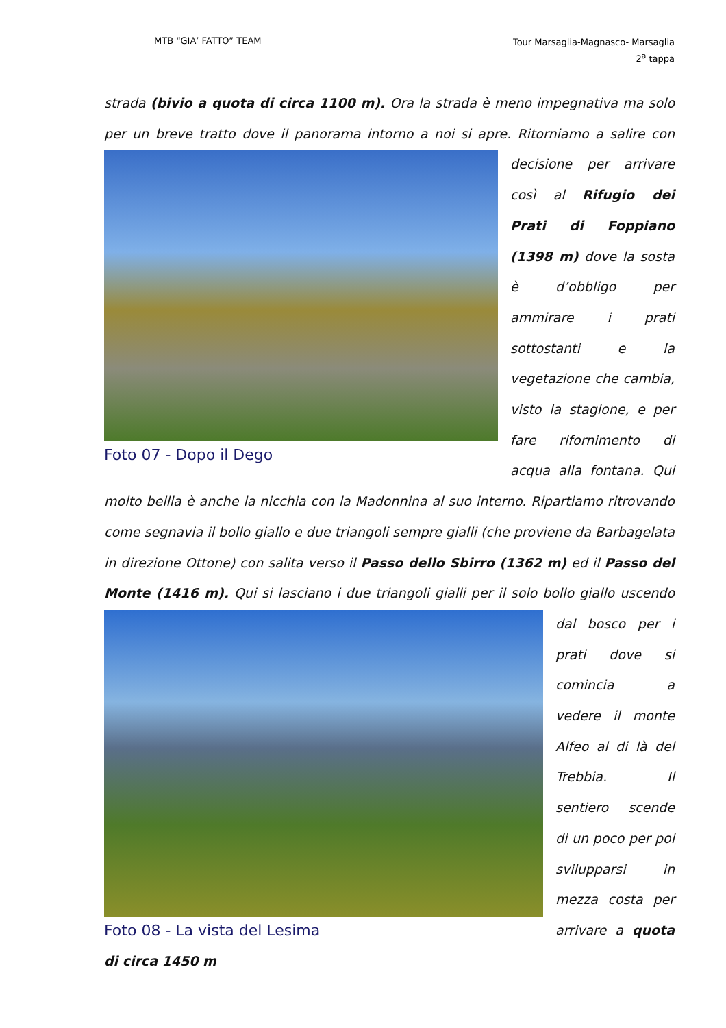MTB “GIA’ FATTO” TEAM Tour Marsaglia-Magnasco- Marsaglia
2<sup>a</sup> tappa
strada (bivio a quota di circa 1100 m). Ora la strada è meno impegnativa ma solo per un breve tratto dove il panorama intorno a noi si apre. Ritorniamo a salire con
Foto 07 - Dopo il Dego
decisione per arrivare così al Rifugio dei Prati di Foppiano (1398 m) dove la sosta è d’obbligo per ammirare i prati sottostanti e la vegetazione che cambia, visto la stagione, e per fare rifornimento di acqua alla fontana. Qui molto bellla è anche la nicchia con la Madonnina al suo interno. Ripartiamo ritrovando come segnavia il bollo giallo e due triangoli sempre gialli (che proviene da Barbagelata in direzione Ottone) con salita verso il Passo dello Sbirro (1362 m) ed il Passo del Monte (1416 m). Qui si lasciano i due triangoli gialli per il solo bollo giallo uscendo dal
Foto 08 - La vista del Lesima
bosco per i prati dove si comincia a vedere il monte Alfeo al di là del Trebbia. Il sentiero scende di un poco per poi svilupparsi in mezza costa per arrivare a quota di circa 1450 m